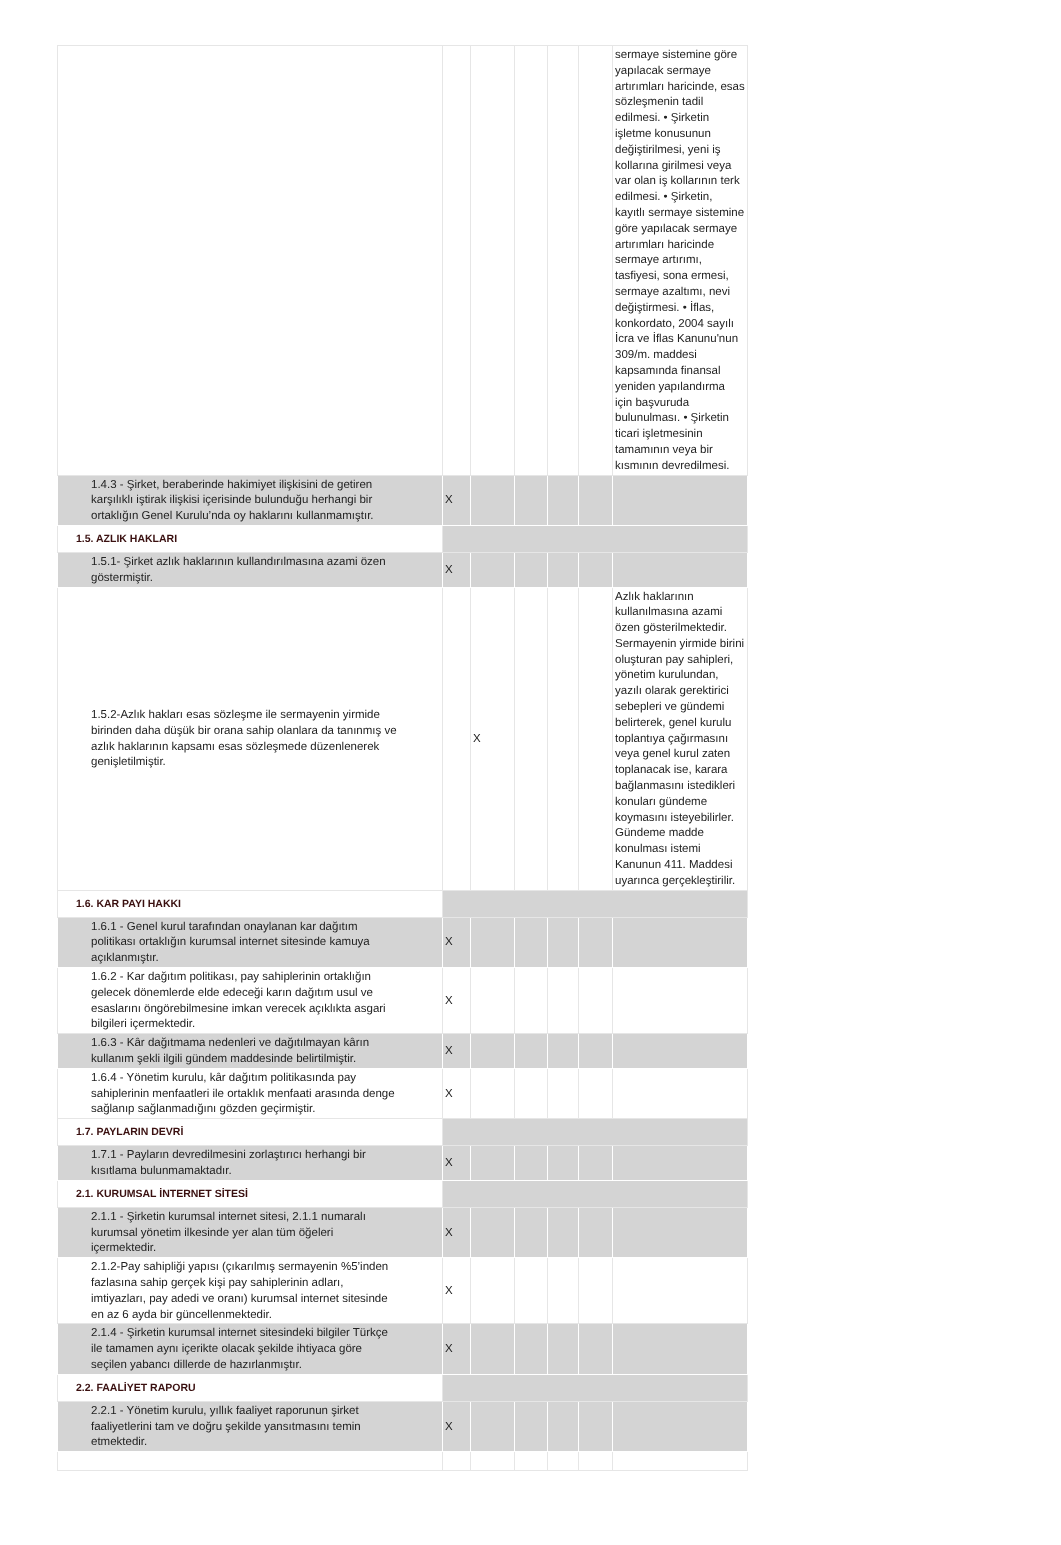| | | | | | | sermaye sistemine göre yapılacak sermaye artırımları haricinde, esas sözleşmenin tadil edilmesi. • Şirketin işletme konusunun değiştirilmesi, yeni iş kollarına girilmesi veya var olan iş kollarının terk edilmesi. • Şirketin, kayıtlı sermaye sistemine göre yapılacak sermaye artırımları haricinde sermaye artırımı, tasfiyesi, sona ermesi, sermaye azaltımı, nevi değiştirmesi. • İflas, konkordato, 2004 sayılı İcra ve İflas Kanunu'nun 309/m. maddesi kapsamında finansal yeniden yapılandırma için başvuruda bulunulması. • Şirketin ticari işletmesinin tamamının veya bir kısmının devredilmesi. |
| 1.4.3 - Şirket, beraberinde hakimiyet ilişkisini de getiren karşılıklı iştirak ilişkisi içerisinde bulunduğu herhangi bir ortaklığın Genel Kurulu’nda oy haklarını kullanmamıştır. | X | | | | | |
| 1.5. AZLIK HAKLARI | | | | | | |
| 1.5.1- Şirket azlık haklarının kullandırılmasına azami özen göstermiştir. | X | | | | | |
| 1.5.2-Azlık hakları esas sözleşme ile sermayenin yirmide birinden daha düşük bir orana sahip olanlara da tanınmış ve azlık haklarının kapsamı esas sözleşmede düzenlenerek genişletilmiştir. | | X | | | | Azlık haklarının kullanılmasına azami özen gösterilmektedir. Sermayenin yirmide birini oluşturan pay sahipleri, yönetim kurulundan, yazılı olarak gerektirici sebepleri ve gündemi belirterek, genel kurulu toplantıya çağırmasını veya genel kurul zaten toplanacak ise, karara bağlanmasını istedikleri konuları gündeme koymasını isteyebilirler. Gündeme madde konulması istemi Kanunun 411. Maddesi uyarınca gerçekleştirilir. |
| 1.6. KAR PAYI HAKKI | | | | | | |
| 1.6.1 - Genel kurul tarafından onaylanan kar dağıtım politikası ortaklığın kurumsal internet sitesinde kamuya açıklanmıştır. | X | | | | | |
| 1.6.2 - Kar dağıtım politikası, pay sahiplerinin ortaklığın gelecek dönemlerde elde edeceği karın dağıtım usul ve esaslarını öngörebilmesine imkan verecek açıklıkta asgari bilgileri içermektedir. | X | | | | | |
| 1.6.3 - Kâr dağıtmama nedenleri ve dağıtılmayan kârın kullanım şekli ilgili gündem maddesinde belirtilmiştir. | X | | | | | |
| 1.6.4 - Yönetim kurulu, kâr dağıtım politikasında pay sahiplerinin menfaatleri ile ortaklık menfaati arasında denge sağlanıp sağlanmadığını gözden geçirmiştir. | X | | | | | |
| 1.7. PAYLARIN DEVRİ | | | | | | |
| 1.7.1 - Payların devredilmesini zorlaştırıcı herhangi bir kısıtlama bulunmamaktadır. | X | | | | | |
| 2.1. KURUMSAL İNTERNET SİTESİ | | | | | | |
| 2.1.1 - Şirketin kurumsal internet sitesi, 2.1.1 numaralı kurumsal yönetim ilkesinde yer alan tüm öğeleri içermektedir. | X | | | | | |
| 2.1.2-Pay sahipliği yapısı (çıkarılmış sermayenin %5’inden fazlasına sahip gerçek kişi pay sahiplerinin adları, imtiyazları, pay adedi ve oranı) kurumsal internet sitesinde en az 6 ayda bir güncellenmektedir. | X | | | | | |
| 2.1.4 - Şirketin kurumsal internet sitesindeki bilgiler Türkçe ile tamamen aynı içerikte olacak şekilde ihtiyaca göre seçilen yabancı dillerde de hazırlanmıştır. | X | | | | | |
| 2.2. FAALİYET RAPORU | | | | | | |
| 2.2.1 - Yönetim kurulu, yıllık faaliyet raporunun şirket faaliyetlerini tam ve doğru şekilde yansıtmasını temin etmektedir. | X | | | | | |